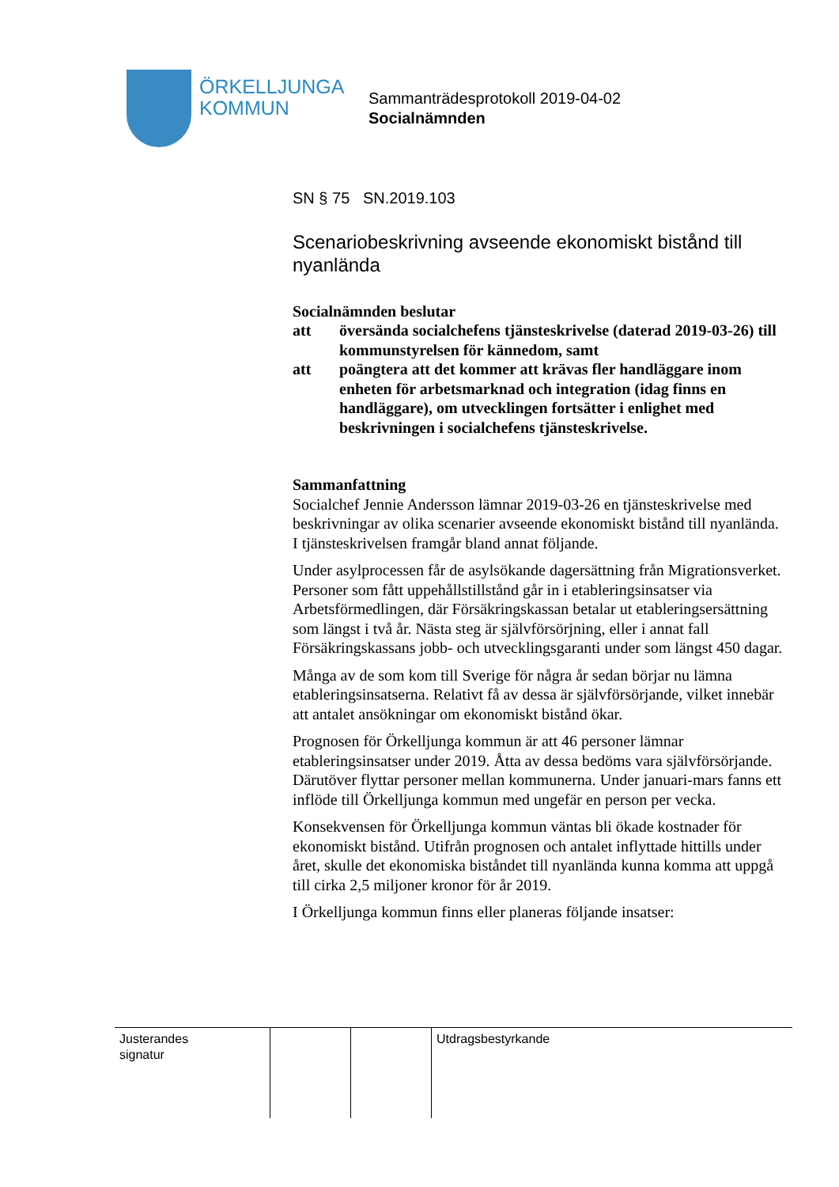ÖRKELLJUNGA
KOMMUN
Sammanträdesprotokoll 2019-04-02
Socialnämnden
SN § 75 SN.2019.103
Scenariobeskrivning avseende ekonomiskt bistånd till nyanlända
Socialnämnden beslutar
att översända socialchefens tjänsteskrivelse (daterad 2019-03-26) till kommunstyrelsen för kännedom, samt
att poängtera att det kommer att krävas fler handläggare inom enheten för arbetsmarknad och integration (idag finns en handläggare), om utvecklingen fortsätter i enlighet med beskrivningen i socialchefens tjänsteskrivelse.
Sammanfattning
Socialchef Jennie Andersson lämnar 2019-03-26 en tjänsteskrivelse med beskrivningar av olika scenarier avseende ekonomiskt bistånd till nyanlända. I tjänsteskrivelsen framgår bland annat följande.
Under asylprocessen får de asylsökande dagersättning från Migrationsverket. Personer som fått uppehållstillstånd går in i etableringsinsatser via Arbetsförmedlingen, där Försäkringskassan betalar ut etableringsersättning som längst i två år. Nästa steg är självförsörjning, eller i annat fall Försäkringskassans jobb- och utvecklingsgaranti under som längst 450 dagar.
Många av de som kom till Sverige för några år sedan börjar nu lämna etableringsinsatserna. Relativt få av dessa är självförsörjande, vilket innebär att antalet ansökningar om ekonomiskt bistånd ökar.
Prognosen för Örkelljunga kommun är att 46 personer lämnar etableringsinsatser under 2019. Åtta av dessa bedöms vara självförsörjande. Därutöver flyttar personer mellan kommunerna. Under januari-mars fanns ett inflöde till Örkelljunga kommun med ungefär en person per vecka.
Konsekvensen för Örkelljunga kommun väntas bli ökade kostnader för ekonomiskt bistånd. Utifrån prognosen och antalet inflyttade hittills under året, skulle det ekonomiska biståndet till nyanlända kunna komma att uppgå till cirka 2,5 miljoner kronor för år 2019.
I Örkelljunga kommun finns eller planeras följande insatser:
Justerandes
signatur
Utdragsbestyrkande